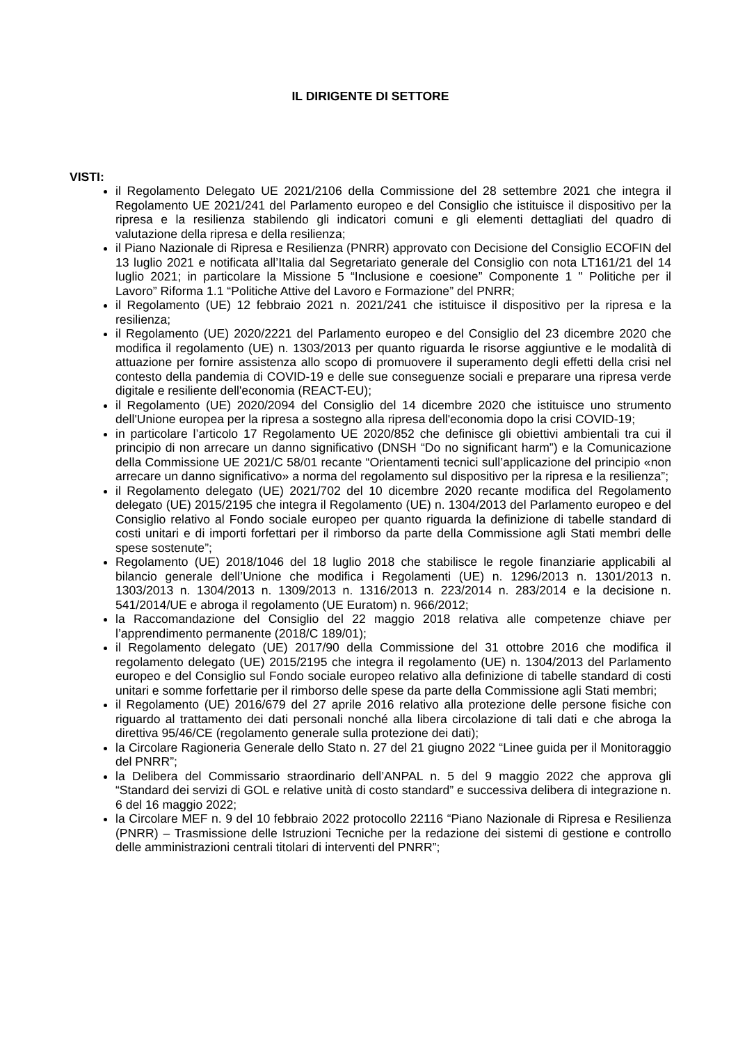IL DIRIGENTE DI SETTORE
VISTI:
il Regolamento Delegato UE 2021/2106 della Commissione del 28 settembre 2021 che integra il Regolamento UE 2021/241 del Parlamento europeo e del Consiglio che istituisce il dispositivo per la ripresa e la resilienza stabilendo gli indicatori comuni e gli elementi dettagliati del quadro di valutazione della ripresa e della resilienza;
il Piano Nazionale di Ripresa e Resilienza (PNRR) approvato con Decisione del Consiglio ECOFIN del 13 luglio 2021 e notificata all’Italia dal Segretariato generale del Consiglio con nota LT161/21 del 14 luglio 2021; in particolare la Missione 5 “Inclusione e coesione” Componente 1 " Politiche per il Lavoro” Riforma 1.1 “Politiche Attive del Lavoro e Formazione” del PNRR;
il Regolamento (UE) 12 febbraio 2021 n. 2021/241 che istituisce il dispositivo per la ripresa e la resilienza;
il Regolamento (UE) 2020/2221 del Parlamento europeo e del Consiglio del 23 dicembre 2020 che modifica il regolamento (UE) n. 1303/2013 per quanto riguarda le risorse aggiuntive e le modalità di attuazione per fornire assistenza allo scopo di promuovere il superamento degli effetti della crisi nel contesto della pandemia di COVID-19 e delle sue conseguenze sociali e preparare una ripresa verde digitale e resiliente dell'economia (REACT-EU);
il Regolamento (UE) 2020/2094 del Consiglio del 14 dicembre 2020 che istituisce uno strumento dell'Unione europea per la ripresa a sostegno alla ripresa dell'economia dopo la crisi COVID-19;
in particolare l’articolo 17 Regolamento UE 2020/852 che definisce gli obiettivi ambientali tra cui il principio di non arrecare un danno significativo (DNSH “Do no significant harm”) e la Comunicazione della Commissione UE 2021/C 58/01 recante “Orientamenti tecnici sull’applicazione del principio «non arrecare un danno significativo» a norma del regolamento sul dispositivo per la ripresa e la resilienza”;
il Regolamento delegato (UE) 2021/702 del 10 dicembre 2020 recante modifica del Regolamento delegato (UE) 2015/2195 che integra il Regolamento (UE) n. 1304/2013 del Parlamento europeo e del Consiglio relativo al Fondo sociale europeo per quanto riguarda la definizione di tabelle standard di costi unitari e di importi forfettari per il rimborso da parte della Commissione agli Stati membri delle spese sostenute”;
Regolamento (UE) 2018/1046 del 18 luglio 2018 che stabilisce le regole finanziarie applicabili al bilancio generale dell’Unione che modifica i Regolamenti (UE) n. 1296/2013 n. 1301/2013 n. 1303/2013 n. 1304/2013 n. 1309/2013 n. 1316/2013 n. 223/2014 n. 283/2014 e la decisione n. 541/2014/UE e abroga il regolamento (UE Euratom) n. 966/2012;
la Raccomandazione del Consiglio del 22 maggio 2018 relativa alle competenze chiave per l’apprendimento permanente (2018/C 189/01);
il Regolamento delegato (UE) 2017/90 della Commissione del 31 ottobre 2016 che modifica il regolamento delegato (UE) 2015/2195 che integra il regolamento (UE) n. 1304/2013 del Parlamento europeo e del Consiglio sul Fondo sociale europeo relativo alla definizione di tabelle standard di costi unitari e somme forfettarie per il rimborso delle spese da parte della Commissione agli Stati membri;
il Regolamento (UE) 2016/679 del 27 aprile 2016 relativo alla protezione delle persone fisiche con riguardo al trattamento dei dati personali nonché alla libera circolazione di tali dati e che abroga la direttiva 95/46/CE (regolamento generale sulla protezione dei dati);
la Circolare Ragioneria Generale dello Stato n. 27 del 21 giugno 2022 “Linee guida per il Monitoraggio del PNRR”;
la Delibera del Commissario straordinario dell’ANPAL n. 5 del 9 maggio 2022 che approva gli “Standard dei servizi di GOL e relative unità di costo standard” e successiva delibera di integrazione n. 6 del 16 maggio 2022;
la Circolare MEF n. 9 del 10 febbraio 2022 protocollo 22116 “Piano Nazionale di Ripresa e Resilienza (PNRR) – Trasmissione delle Istruzioni Tecniche per la redazione dei sistemi di gestione e controllo delle amministrazioni centrali titolari di interventi del PNRR”;